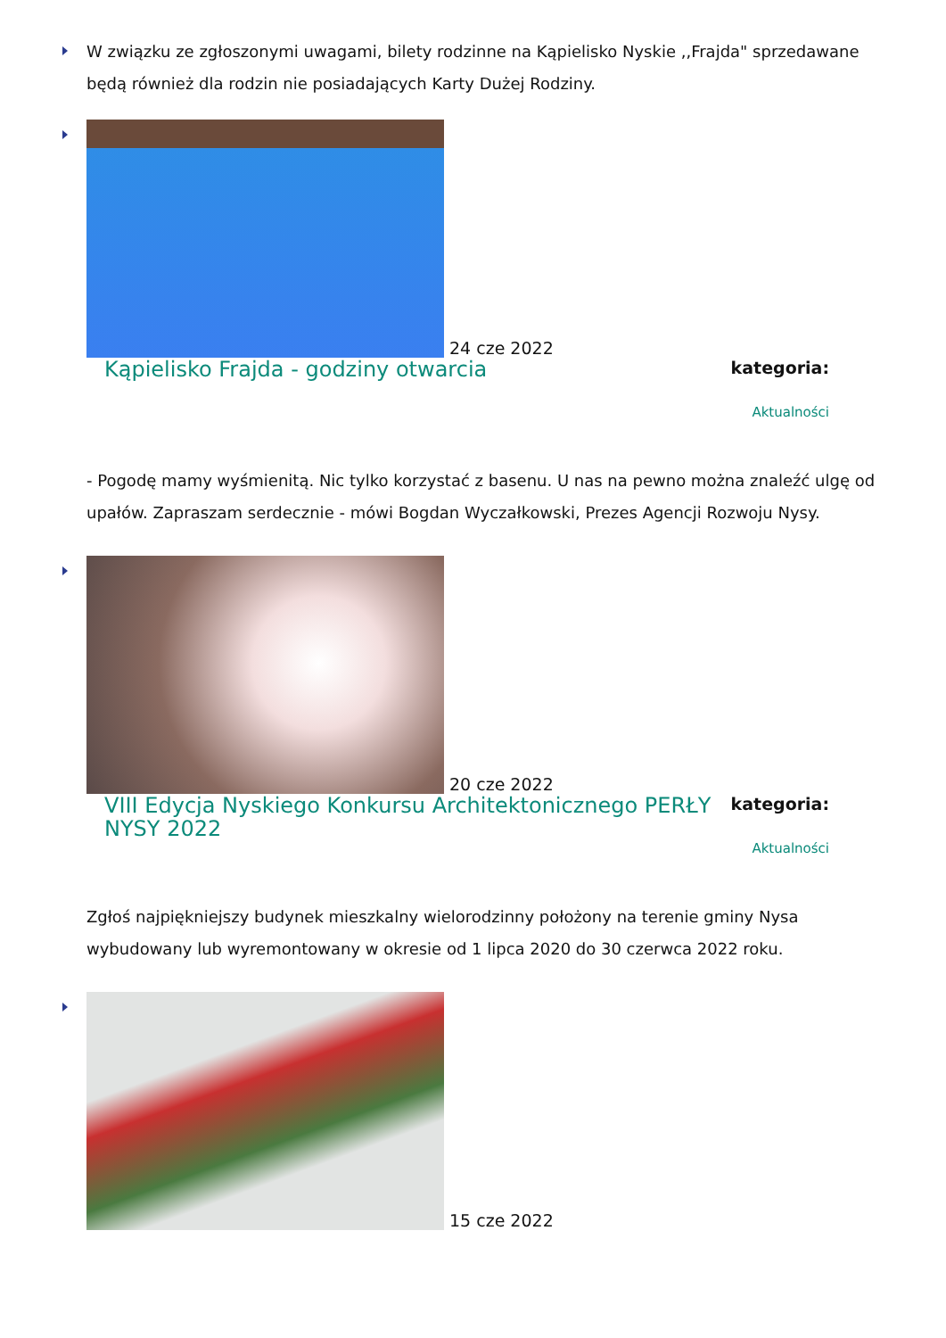W związku ze zgłoszonymi uwagami, bilety rodzinne na Kąpielisko Nyskie ,,Frajda" sprzedawane będą również dla rodzin nie posiadających Karty Dużej Rodziny.
24 cze 2022
Kąpielisko Frajda - godziny otwarcia
kategoria:
Aktualności
- Pogodę mamy wyśmienitą. Nic tylko korzystać z basenu. U nas na pewno można znaleźć ulgę od upałów. Zapraszam serdecznie - mówi Bogdan Wyczałkowski, Prezes Agencji Rozwoju Nysy.
20 cze 2022
VIII Edycja Nyskiego Konkursu Architektonicznego PERŁY NYSY 2022
kategoria:
Aktualności
Zgłoś najpiękniejszy budynek mieszkalny wielorodzinny położony na terenie gminy Nysa wybudowany lub wyremontowany w okresie od 1 lipca 2020 do 30 czerwca 2022 roku.
15 cze 2022